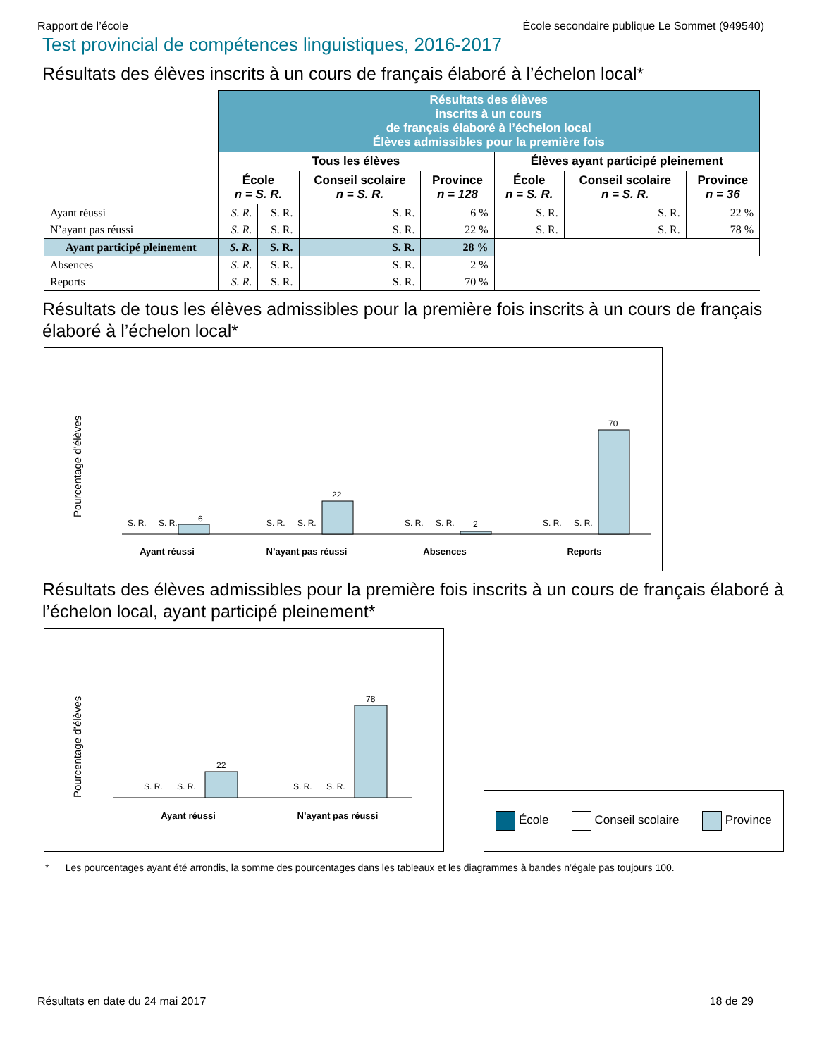Rapport de l’école École secondaire publique Le Sommet (949540)
Test provincial de compétences linguistiques, 2016-2017
Résultats des élèves inscrits à un cours de français élaboré à l’échelon local*
| | Résultats des élèves inscrits à un cours de français élaboré à l’échelon local Élèves admissibles pour la première fois | | | | | | |
| | Tous les élèves | | | | Élèves ayant participé pleinement | | |
| | École n = S. R. | | Conseil scolaire n = S. R. | Province n = 128 | École n = S. R. | Conseil scolaire n = S. R. | Province n = 36 |
| Ayant réussi | S. R. | S. R. | S. R. | 6 % | S. R. | S. R. | 22 % |
| N’ayant pas réussi | S. R. | S. R. | S. R. | 22 % | S. R. | S. R. | 78 % |
| Ayant participé pleinement | S. R. | S. R. | S. R. | 28 % | | | |
| Absences | S. R. | S. R. | S. R. | 2 % | | | |
| Reports | S. R. | S. R. | S. R. | 70 % | | | |
Résultats de tous les élèves admissibles pour la première fois inscrits à un cours de français élaboré à l’échelon local*
Pourcentage d’élèves
6
S. R.
S. R.
22
S. R.
S. R.
2
S. R.
S. R.
70
S. R.
S. R.
Ayant réussi
N’ayant pas réussi
Absences
Reports
Résultats des élèves admissibles pour la première fois inscrits à un cours de français élaboré à l’échelon local, ayant participé pleinement*
Pourcentage d’élèves
22
S. R.
S. R.
78
S. R.
S. R.
Ayant réussi
N’ayant pas réussi
École Conseil scolaire Province
* Les pourcentages ayant été arrondis, la somme des pourcentages dans les tableaux et les diagrammes à bandes n’égale pas toujours 100.
Résultats en date du 24 mai 2017 18 de 29